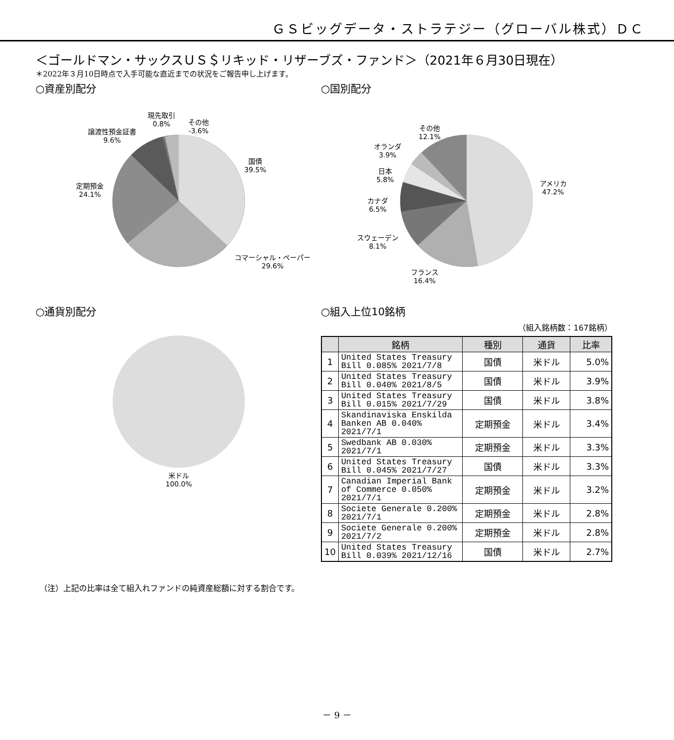ＧＳビッグデータ・ストラテジー（グローバル株式）ＤＣ
＜ゴールドマン・サックスＵＳ＄リキッド・リザーブズ・ファンド＞（2021年６月30日現在）
＊2022年３月10日時点で入手可能な直近までの状況をご報告申し上げます。
○資産別配分
国債
39.5%
コマーシャル・ペーパー
29.6%
定期預金
24.1%
譲渡性預金証書
9.6%
現先取引
0.8%
その他
-3.6%
○国別配分
アメリカ
47.2%
フランス
16.4%
スウェーデン
8.1%
カナダ
6.5%
日本
5.8%
オランダ
3.9%
その他
12.1%
○通貨別配分
米ドル
100.0%
○組入上位10銘柄
（組入銘柄数：167銘柄）
| | 銘柄 | 種別 | 通貨 | 比率 |
| --- | --- | --- | --- | --- |
| 1 | United States Treasury Bill 0.085% 2021/7/8 | 国債 | 米ドル | 5.0% |
| 2 | United States Treasury Bill 0.040% 2021/8/5 | 国債 | 米ドル | 3.9% |
| 3 | United States Treasury Bill 0.015% 2021/7/29 | 国債 | 米ドル | 3.8% |
| 4 | Skandinaviska Enskilda Banken AB 0.040% 2021/7/1 | 定期預金 | 米ドル | 3.4% |
| 5 | Swedbank AB 0.030% 2021/7/1 | 定期預金 | 米ドル | 3.3% |
| 6 | United States Treasury Bill 0.045% 2021/7/27 | 国債 | 米ドル | 3.3% |
| 7 | Canadian Imperial Bank of Commerce 0.050% 2021/7/1 | 定期預金 | 米ドル | 3.2% |
| 8 | Societe Generale 0.200% 2021/7/1 | 定期預金 | 米ドル | 2.8% |
| 9 | Societe Generale 0.200% 2021/7/2 | 定期預金 | 米ドル | 2.8% |
| 10 | United States Treasury Bill 0.039% 2021/12/16 | 国債 | 米ドル | 2.7% |
（注）上記の比率は全て組入れファンドの純資産総額に対する割合です。
－ 9 －